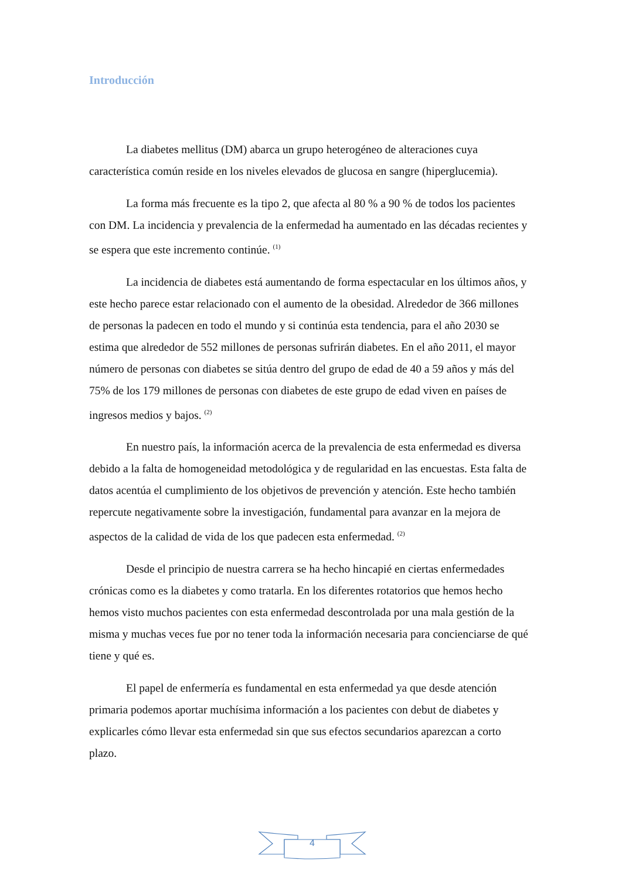Introducción
La diabetes mellitus (DM) abarca un grupo heterogéneo de alteraciones cuya característica común reside en los niveles elevados de glucosa en sangre (hiperglucemia).
La forma más frecuente es la tipo 2, que afecta al 80 % a 90 % de todos los pacientes con DM. La incidencia y prevalencia de la enfermedad ha aumentado en las décadas recientes y se espera que este incremento continúe. <sup>(1)</sup>
La incidencia de diabetes está aumentando de forma espectacular en los últimos años, y este hecho parece estar relacionado con el aumento de la obesidad. Alrededor de 366 millones de personas la padecen en todo el mundo y si continúa esta tendencia, para el año 2030 se estima que alrededor de 552 millones de personas sufrirán diabetes. En el año 2011, el mayor número de personas con diabetes se sitúa dentro del grupo de edad de 40 a 59 años y más del 75% de los 179 millones de personas con diabetes de este grupo de edad viven en países de ingresos medios y bajos. <sup>(2)</sup>
En nuestro país, la información acerca de la prevalencia de esta enfermedad es diversa debido a la falta de homogeneidad metodológica y de regularidad en las encuestas. Esta falta de datos acentúa el cumplimiento de los objetivos de prevención y atención. Este hecho también repercute negativamente sobre la investigación, fundamental para avanzar en la mejora de aspectos de la calidad de vida de los que padecen esta enfermedad. <sup>(2)</sup>
Desde el principio de nuestra carrera se ha hecho hincapié en ciertas enfermedades crónicas como es la diabetes y como tratarla. En los diferentes rotatorios que hemos hecho hemos visto muchos pacientes con esta enfermedad descontrolada por una mala gestión de la misma y muchas veces fue por no tener toda la información necesaria para concienciarse de qué tiene y qué es.
El papel de enfermería es fundamental en esta enfermedad ya que desde atención primaria podemos aportar muchísima información a los pacientes con debut de diabetes y explicarles cómo llevar esta enfermedad sin que sus efectos secundarios aparezcan a corto plazo.
4